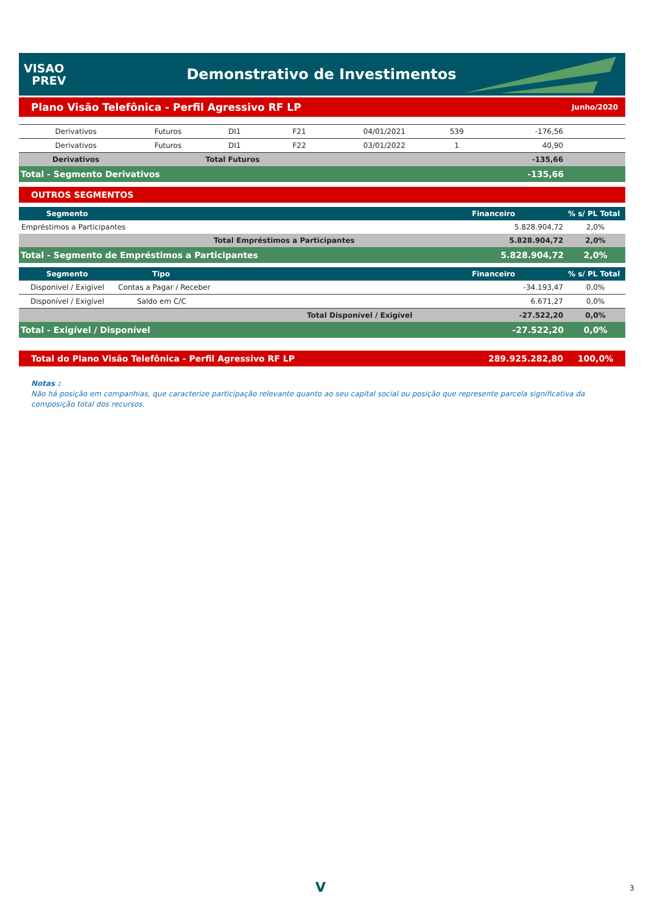VISAO
PREV
Demonstrativo de Investimentos
Plano Visão Telefônica - Perfil Agressivo RF LP Junho/2020
| Derivativos | Futuros | DI1 | F21 | 04/01/2021 | 539 | -176,56 | |
| Derivativos | Futuros | DI1 | F22 | 03/01/2022 | 1 | 40,90 | |
| Derivativos | | Total Futuros | | | | -135,66 | |
| Total - Segmento Derivativos | | | | | | -135,66 | |
OUTROS SEGMENTOS
| Segmento | | Financeiro | % s/ PL Total |
| --- | --- | --- | --- |
| Empréstimos a Participantes | | 5.828.904,72 | 2,0% |
| | Total Empréstimos a Participantes | 5.828.904,72 | 2,0% |
| Total - Segmento de Empréstimos a Participantes | | 5.828.904,72 | 2,0% |
| Segmento | Tipo | | Financeiro | % s/ PL Total |
| --- | --- | --- | --- | --- |
| Disponível / Exigível | Contas a Pagar / Receber | | -34.193,47 | 0,0% |
| Disponível / Exigível | Saldo em C/C | | 6.671,27 | 0,0% |
| | | Total Disponível / Exigível | -27.522,20 | 0,0% |
| Total - Exigível / Disponível | | | -27.522,20 | 0,0% |
| Total do Plano Visão Telefônica - Perfil Agressivo RF LP | 289.925.282,80 | 100,0% |
Notas :
Não há posição em companhias, que caracterize participação relevante quanto ao seu capital social ou posição que represente parcela significativa da composição total dos recursos.
V 3